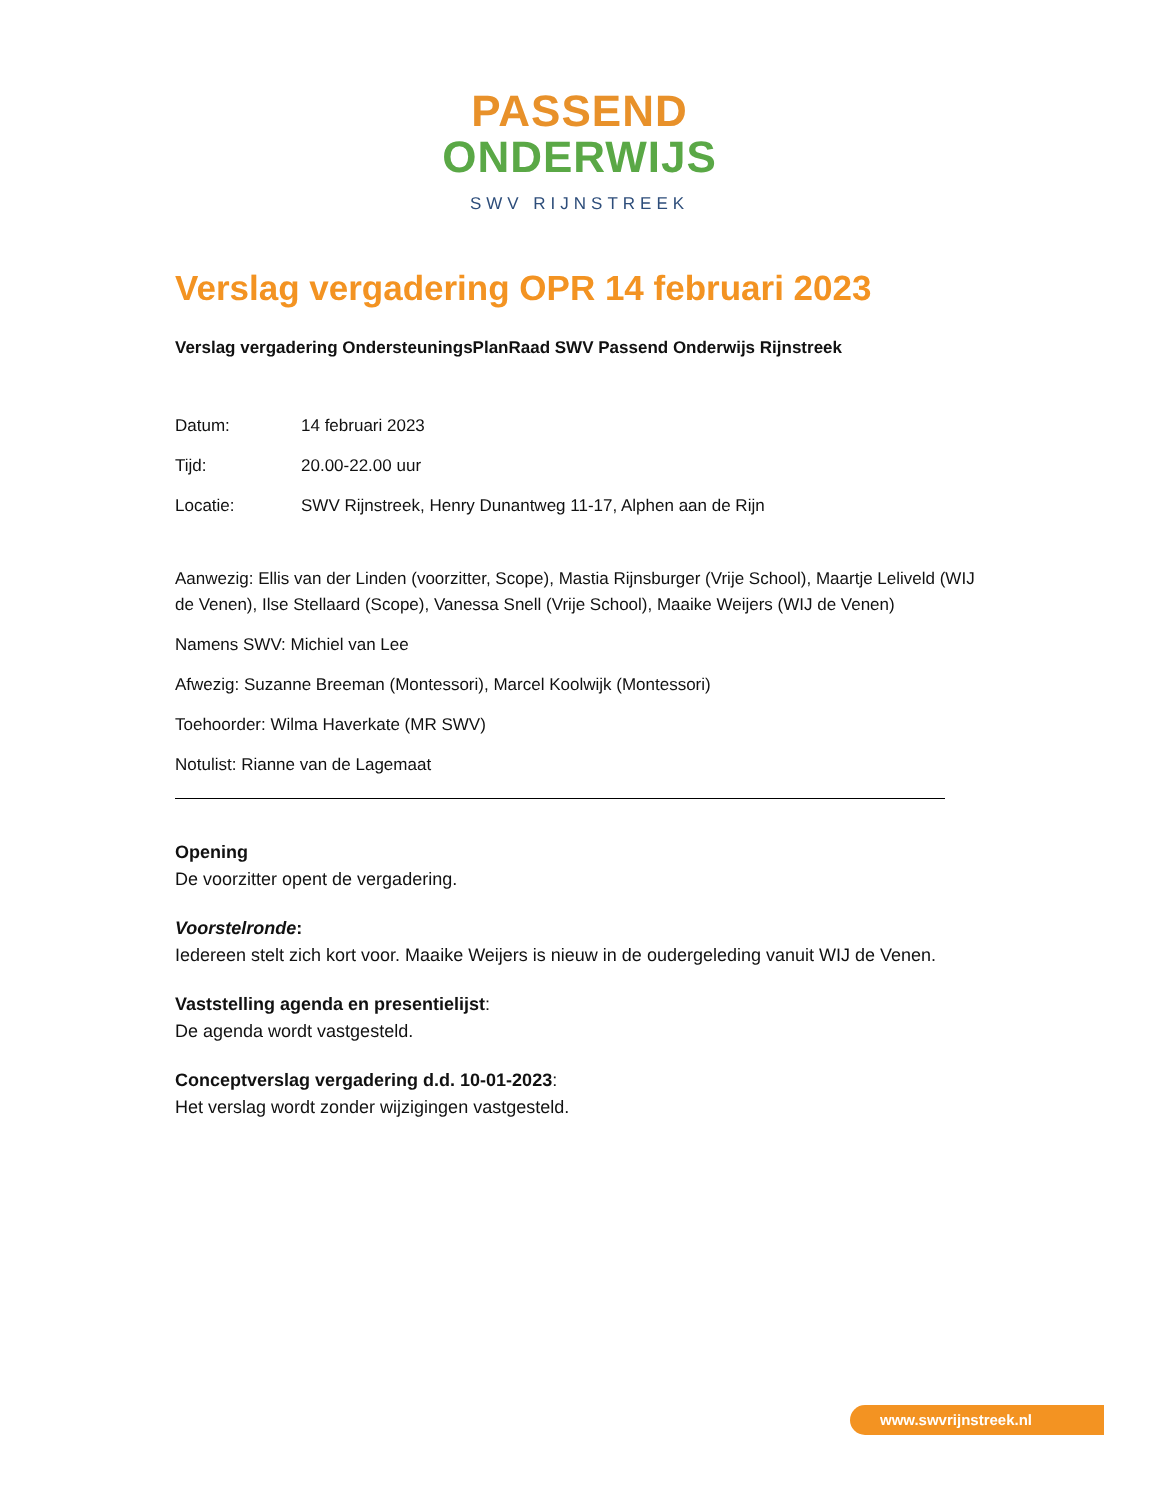PASSEND
ONDERWIJS
SWV RIJNSTREEK
Verslag vergadering OPR 14 februari 2023
Verslag vergadering OndersteuningsPlanRaad SWV Passend Onderwijs Rijnstreek
Datum: 14 februari 2023
Tijd: 20.00-22.00 uur
Locatie: SWV Rijnstreek, Henry Dunantweg 11-17, Alphen aan de Rijn
Aanwezig: Ellis van der Linden (voorzitter, Scope), Mastia Rijnsburger (Vrije School), Maartje Leliveld (WIJ de Venen), Ilse Stellaard (Scope), Vanessa Snell (Vrije School), Maaike Weijers (WIJ de Venen)
Namens SWV: Michiel van Lee
Afwezig: Suzanne Breeman (Montessori), Marcel Koolwijk (Montessori)
Toehoorder: Wilma Haverkate (MR SWV)
Notulist: Rianne van de Lagemaat
Opening
De voorzitter opent de vergadering.
Voorstelronde:
Iedereen stelt zich kort voor. Maaike Weijers is nieuw in de oudergeleding vanuit WIJ de Venen.
Vaststelling agenda en presentielijst:
De agenda wordt vastgesteld.
Conceptverslag vergadering d.d. 10-01-2023:
Het verslag wordt zonder wijzigingen vastgesteld.
www.swvrijnstreek.nl